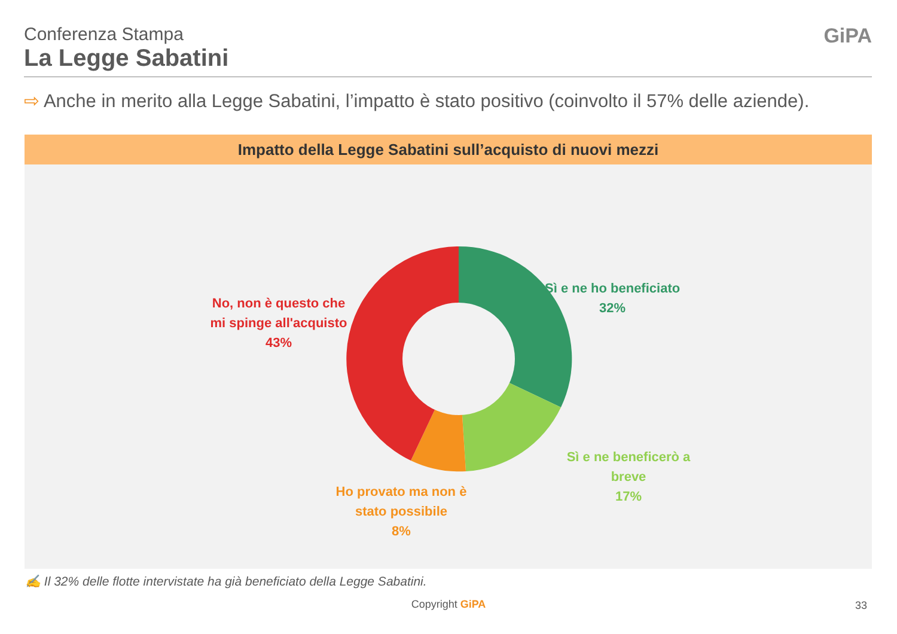Conferenza Stampa
La Legge Sabatini
GiPA
⇨ Anche in merito alla Legge Sabatini, l’impatto è stato positivo (coinvolto il 57% delle aziende).
Impatto della Legge Sabatini sull’acquisto di nuovi mezzi
Sì e ne ho beneficiato
32%
Sì e ne beneficerò a
breve
17%
Ho provato ma non è
stato possibile
8%
No, non è questo che
mi spinge all'acquisto
43%
✍ Il 32% delle flotte intervistate ha già beneficiato della Legge Sabatini.
Copyright GiPA 33